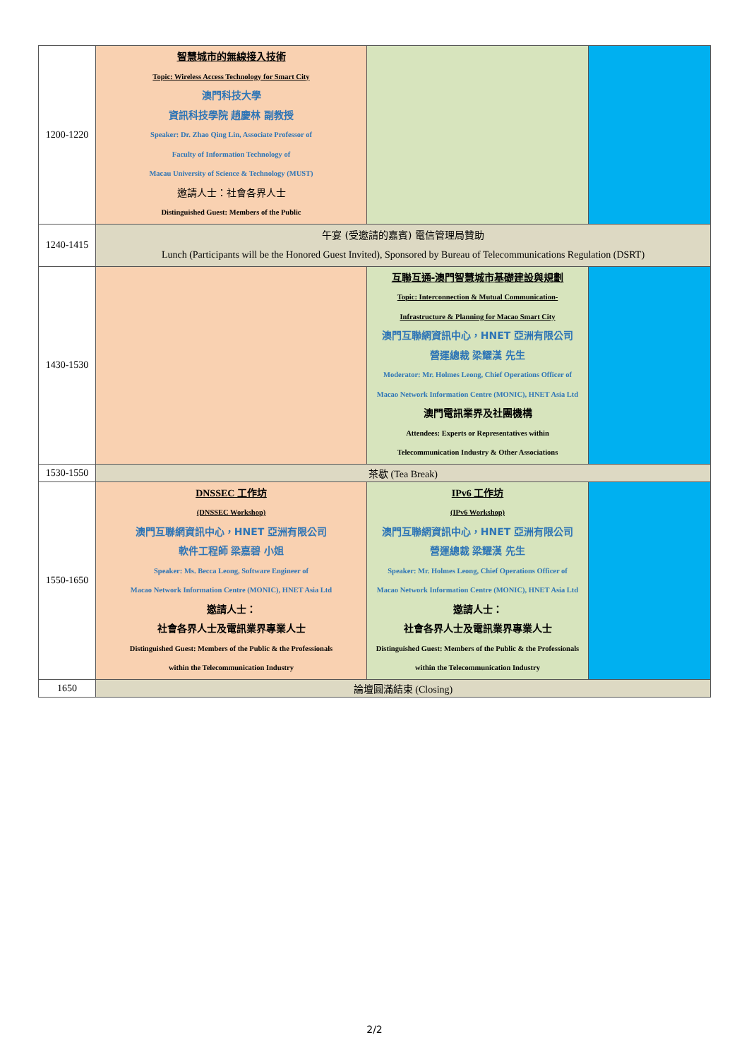| 1200-1220 | 智慧城市的無線接入技術 Topic: Wireless Access Technology for Smart City 澳門科技大學 資訊科技學院 趙慶林 副教授 Speaker: Dr. Zhao Qing Lin, Associate Professor of Faculty of Information Technology of Macau University of Science & Technology (MUST) 邀請人士：社會各界人士 Distinguished Guest: Members of the Public | | |
| 1240-1415 | 午宴 (受邀請的嘉賓) 電信管理局贊助 Lunch (Participants will be the Honored Guest Invited), Sponsored by Bureau of Telecommunications Regulation (DSRT) | | |
| 1430-1530 | | 互聯互通-澳門智慧城市基礎建設與規劃 Topic: Interconnection & Mutual Communication- Infrastructure & Planning for Macao Smart City 澳門互聯網資訊中心，HNET 亞洲有限公司 營運總裁 梁耀漢 先生 Moderator: Mr. Holmes Leong, Chief Operations Officer of Macao Network Information Centre (MONIC), HNET Asia Ltd 澳門電訊業界及社團機構 Attendees: Experts or Representatives within Telecommunication Industry & Other Associations | |
| 1530-1550 | 茶歇 (Tea Break) | | |
| 1550-1650 | DNSSEC 工作坊 (DNSSEC Workshop) 澳門互聯網資訊中心，HNET 亞洲有限公司 軟件工程師 梁嘉碧 小姐 Speaker: Ms. Becca Leong, Software Engineer of Macao Network Information Centre (MONIC), HNET Asia Ltd 邀請人士： 社會各界人士及電訊業界專業人士 Distinguished Guest: Members of the Public & the Professionals within the Telecommunication Industry | IPv6 工作坊 (IPv6 Workshop) 澳門互聯網資訊中心，HNET 亞洲有限公司 營運總裁 梁耀漢 先生 Speaker: Mr. Holmes Leong, Chief Operations Officer of Macao Network Information Centre (MONIC), HNET Asia Ltd 邀請人士： 社會各界人士及電訊業界專業人士 Distinguished Guest: Members of the Public & the Professionals within the Telecommunication Industry | |
| 1650 | 論壇圓滿結束 (Closing) | | |
2/2